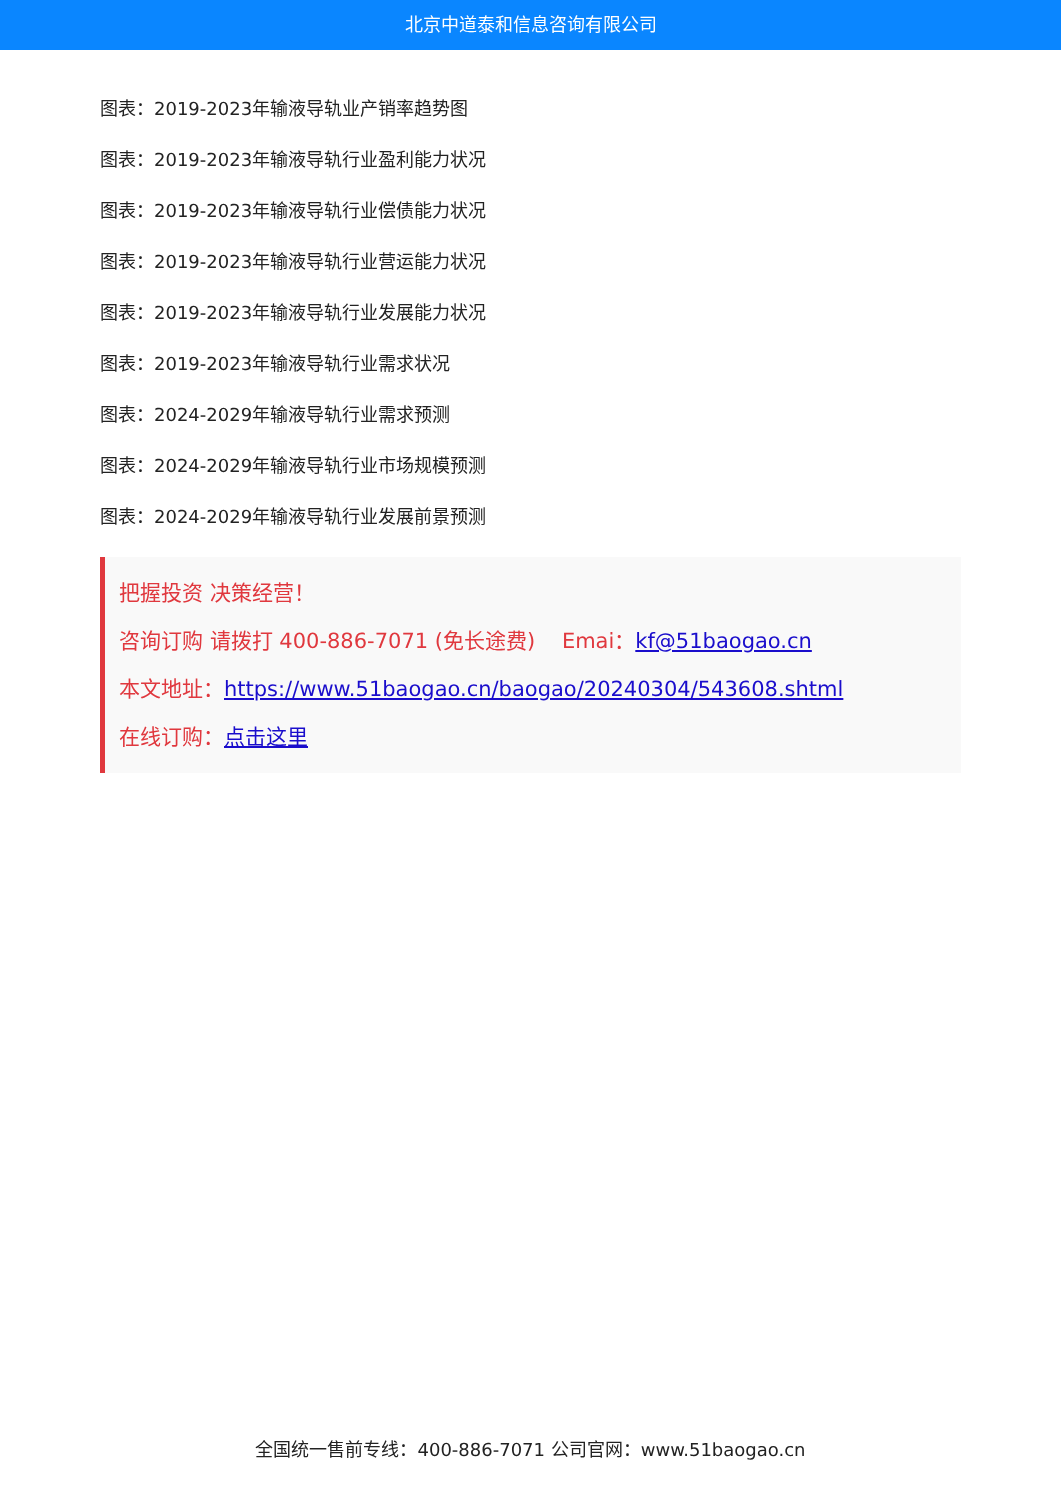北京中道泰和信息咨询有限公司
图表：2019-2023年输液导轨业产销率趋势图
图表：2019-2023年输液导轨行业盈利能力状况
图表：2019-2023年输液导轨行业偿债能力状况
图表：2019-2023年输液导轨行业营运能力状况
图表：2019-2023年输液导轨行业发展能力状况
图表：2019-2023年输液导轨行业需求状况
图表：2024-2029年输液导轨行业需求预测
图表：2024-2029年输液导轨行业市场规模预测
图表：2024-2029年输液导轨行业发展前景预测
把握投资 决策经营！
咨询订购 请拨打 400-886-7071 (免长途费) Emai：kf@51baogao.cn
本文地址：https://www.51baogao.cn/baogao/20240304/543608.shtml
在线订购：点击这里
全国统一售前专线：400-886-7071 公司官网：www.51baogao.cn